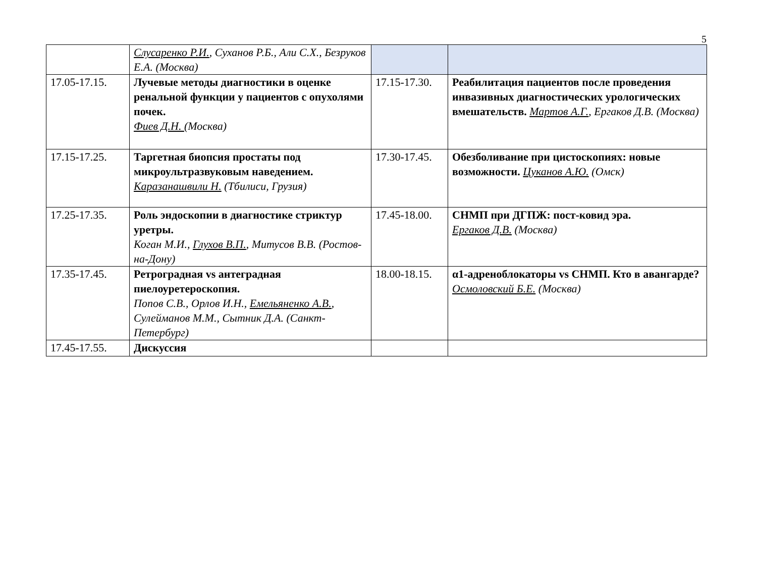5
| | Слусаренко Р.И. , Суханов Р.Б., Али С.Х., Безруков Е.А. (Москва) | | |
| 17.05-17.15. | Лучевые методы диагностики в оценке ренальной функции у пациентов с опухолями почек. Фиев Д.Н. (Москва) | 17.15-17.30. | Реабилитация пациентов после проведения инвазивных диагностических урологических вмешательств. Мартов А.Г. , Ергаков Д.В. (Москва) |
| 17.15-17.25. | Таргетная биопсия простаты под микроультразвуковым наведением. Каразанашвили Н. (Тбилиси, Грузия) | 17.30-17.45. | Обезболивание при цистоскопиях: новые возможности. Цуканов А.Ю. (Омск) |
| 17.25-17.35. | Роль эндоскопии в диагностике стриктур уретры. Коган М.И., Глухов В.П. , Митусов В.В. (Ростов-на-Дону) | 17.45-18.00. | СНМП при ДГПЖ: пост-ковид эра. Ергаков Д.В. (Москва) |
| 17.35-17.45. | Ретроградная vs антеградная пиелоуретероскопия. Попов С.В., Орлов И.Н., Емельяненко А.В. , Сулейманов М.М., Сытник Д.А. (Санкт-Петербург) | 18.00-18.15. | α1-адреноблокаторы vs СНМП. Кто в авангарде? Осмоловский Б.Е. (Москва) |
| 17.45-17.55. | Дискуссия | | |